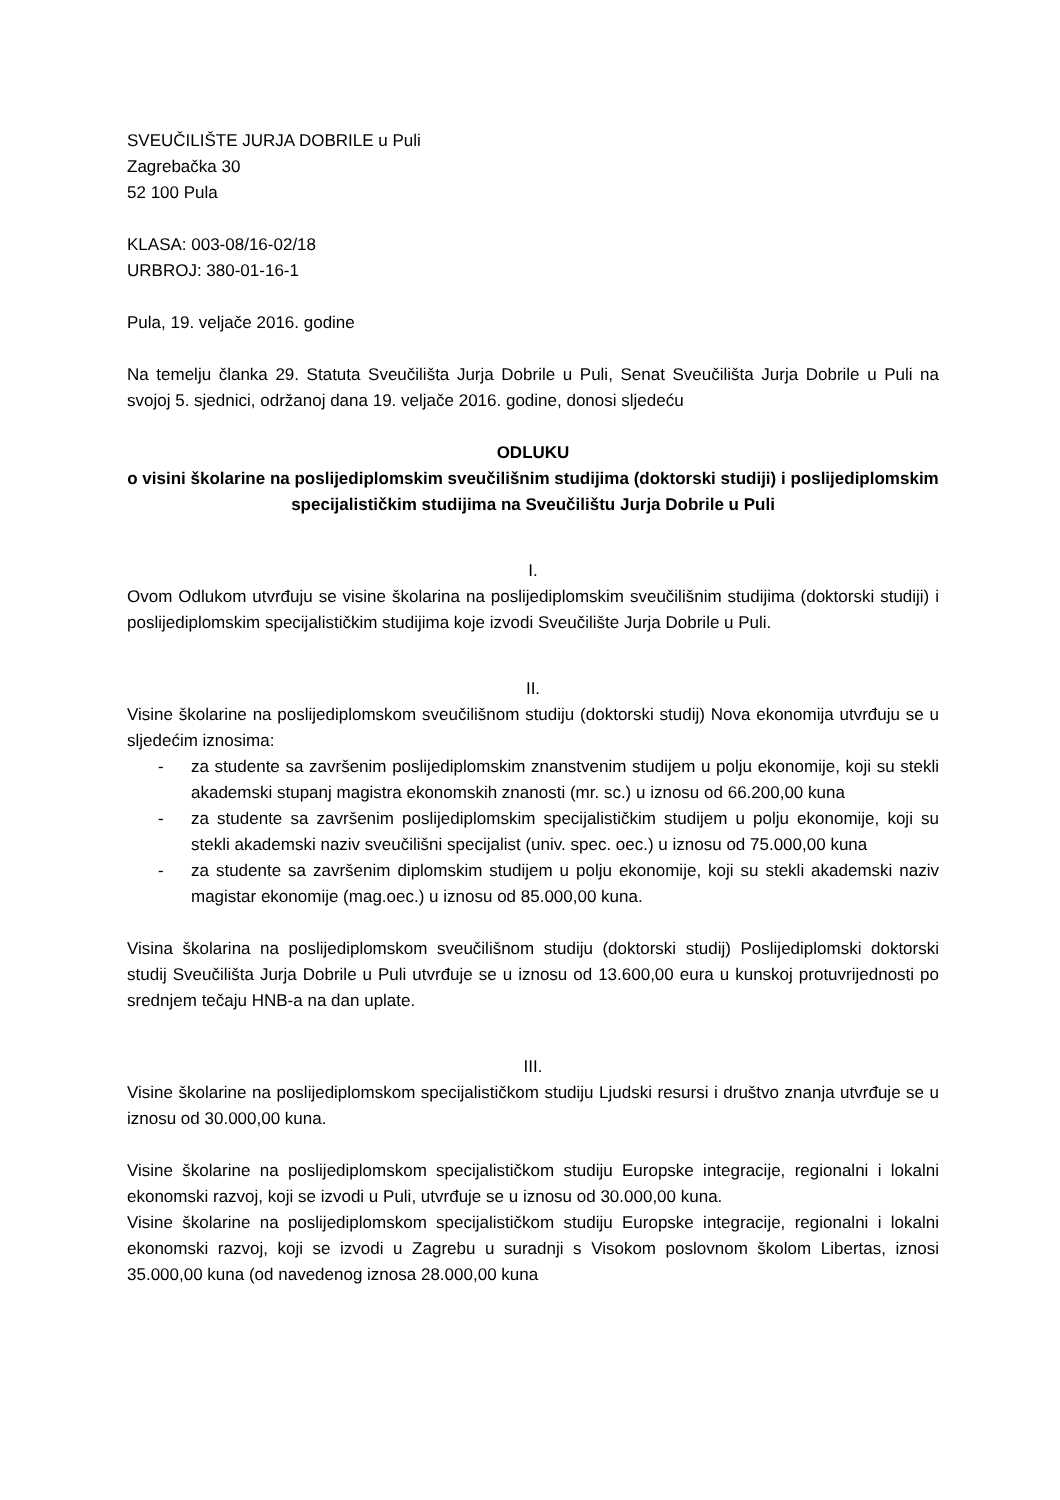SVEUČILIŠTE JURJA DOBRILE u Puli
Zagrebačka 30
52 100 Pula
KLASA: 003-08/16-02/18
URBROJ: 380-01-16-1
Pula, 19. veljače 2016. godine
Na temelju članka 29. Statuta Sveučilišta Jurja Dobrile u Puli, Senat Sveučilišta Jurja Dobrile u Puli na svojoj 5. sjednici, održanoj dana 19. veljače 2016. godine, donosi sljedeću
ODLUKU
o visini školarine na poslijediplomskim sveučilišnim studijima (doktorski studiji) i poslijediplomskim specijalističkim studijima na Sveučilištu Jurja Dobrile u Puli
I.
Ovom Odlukom utvrđuju se visine školarina na poslijediplomskim sveučilišnim studijima (doktorski studiji) i poslijediplomskim specijalističkim studijima koje izvodi Sveučilište Jurja Dobrile u Puli.
II.
Visine školarine na poslijediplomskom sveučilišnom studiju (doktorski studij) Nova ekonomija utvrđuju se u sljedećim iznosima:
- za studente sa završenim poslijediplomskim znanstvenim studijem u polju ekonomije, koji su stekli akademski stupanj magistra ekonomskih znanosti (mr. sc.) u iznosu od 66.200,00 kuna
- za studente sa završenim poslijediplomskim specijalističkim studijem u polju ekonomije, koji su stekli akademski naziv sveučilišni specijalist (univ. spec. oec.) u iznosu od 75.000,00 kuna
- za studente sa završenim diplomskim studijem u polju ekonomije, koji su stekli akademski naziv magistar ekonomije (mag.oec.) u iznosu od 85.000,00 kuna.
Visina školarina na poslijediplomskom sveučilišnom studiju (doktorski studij) Poslijediplomski doktorski studij Sveučilišta Jurja Dobrile u Puli utvrđuje se u iznosu od 13.600,00 eura u kunskoj protuvrijednosti po srednjem tečaju HNB-a na dan uplate.
III.
Visine školarine na poslijediplomskom specijalističkom studiju Ljudski resursi i društvo znanja utvrđuje se u iznosu od 30.000,00 kuna.
Visine školarine na poslijediplomskom specijalističkom studiju Europske integracije, regionalni i lokalni ekonomski razvoj, koji se izvodi u Puli, utvrđuje se u iznosu od 30.000,00 kuna.
Visine školarine na poslijediplomskom specijalističkom studiju Europske integracije, regionalni i lokalni ekonomski razvoj, koji se izvodi u Zagrebu u suradnji s Visokom poslovnom školom Libertas, iznosi 35.000,00 kuna (od navedenog iznosa 28.000,00 kuna